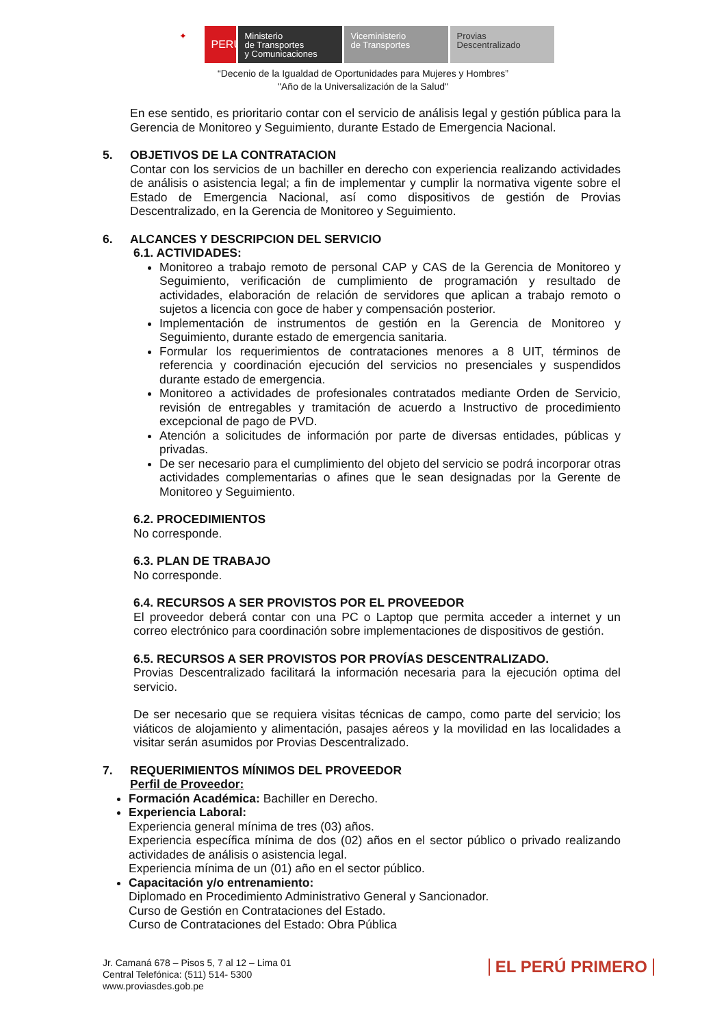✦
PERÚ
Ministerio
de Transportes
y Comunicaciones
Viceministerio
de Transportes
Provias
Descentralizado
“Decenio de la Igualdad de Oportunidades para Mujeres y Hombres”
"Año de la Universalización de la Salud"
En ese sentido, es prioritario contar con el servicio de análisis legal y gestión pública para la Gerencia de Monitoreo y Seguimiento, durante Estado de Emergencia Nacional.
5. OBJETIVOS DE LA CONTRATACION
Contar con los servicios de un bachiller en derecho con experiencia realizando actividades de análisis o asistencia legal; a fin de implementar y cumplir la normativa vigente sobre el Estado de Emergencia Nacional, así como dispositivos de gestión de Provias Descentralizado, en la Gerencia de Monitoreo y Seguimiento.
6. ALCANCES Y DESCRIPCION DEL SERVICIO
6.1. ACTIVIDADES:
Monitoreo a trabajo remoto de personal CAP y CAS de la Gerencia de Monitoreo y Seguimiento, verificación de cumplimiento de programación y resultado de actividades, elaboración de relación de servidores que aplican a trabajo remoto o sujetos a licencia con goce de haber y compensación posterior.
Implementación de instrumentos de gestión en la Gerencia de Monitoreo y Seguimiento, durante estado de emergencia sanitaria.
Formular los requerimientos de contrataciones menores a 8 UIT, términos de referencia y coordinación ejecución del servicios no presenciales y suspendidos durante estado de emergencia.
Monitoreo a actividades de profesionales contratados mediante Orden de Servicio, revisión de entregables y tramitación de acuerdo a Instructivo de procedimiento excepcional de pago de PVD.
Atención a solicitudes de información por parte de diversas entidades, públicas y privadas.
De ser necesario para el cumplimiento del objeto del servicio se podrá incorporar otras actividades complementarias o afines que le sean designadas por la Gerente de Monitoreo y Seguimiento.
6.2. PROCEDIMIENTOS
No corresponde.
6.3. PLAN DE TRABAJO
No corresponde.
6.4. RECURSOS A SER PROVISTOS POR EL PROVEEDOR
El proveedor deberá contar con una PC o Laptop que permita acceder a internet y un correo electrónico para coordinación sobre implementaciones de dispositivos de gestión.
6.5. RECURSOS A SER PROVISTOS POR PROVÍAS DESCENTRALIZADO.
Provias Descentralizado facilitará la información necesaria para la ejecución optima del servicio.
De ser necesario que se requiera visitas técnicas de campo, como parte del servicio; los viáticos de alojamiento y alimentación, pasajes aéreos y la movilidad en las localidades a visitar serán asumidos por Provias Descentralizado.
7. REQUERIMIENTOS MÍNIMOS DEL PROVEEDOR
Perfil de Proveedor:
Formación Académica: Bachiller en Derecho.
Experiencia Laboral:
Experiencia general mínima de tres (03) años.
Experiencia específica mínima de dos (02) años en el sector público o privado realizando actividades de análisis o asistencia legal.
Experiencia mínima de un (01) año en el sector público.
Capacitación y/o entrenamiento:
Diplomado en Procedimiento Administrativo General y Sancionador.
Curso de Gestión en Contrataciones del Estado.
Curso de Contrataciones del Estado: Obra Pública
Jr. Camaná 678 – Pisos 5, 7 al 12 – Lima 01
Central Telefónica: (511) 514- 5300
www.proviasdes.gob.pe
EL PERÚ PRIMERO